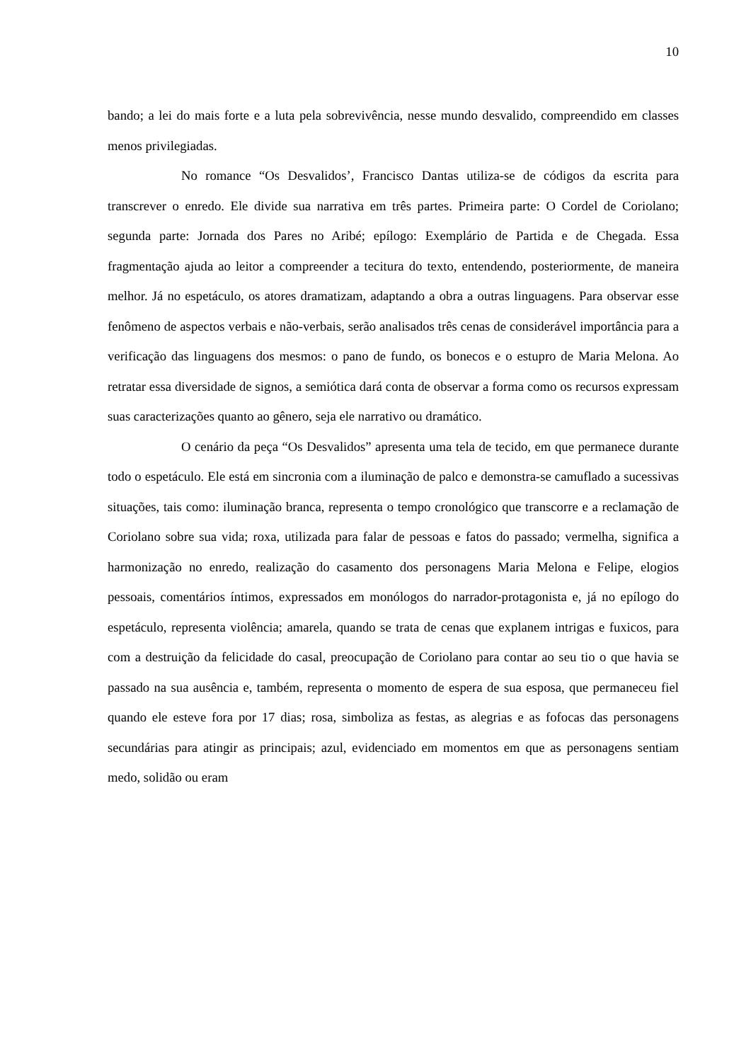10
bando; a lei do mais forte e a luta pela sobrevivência, nesse mundo desvalido, compreendido em classes menos privilegiadas.
No romance “Os Desvalidos’, Francisco Dantas utiliza-se de códigos da escrita para transcrever o enredo. Ele divide sua narrativa em três partes. Primeira parte: O Cordel de Coriolano; segunda parte: Jornada dos Pares no Aribé; epílogo: Exemplário de Partida e de Chegada. Essa fragmentação ajuda ao leitor a compreender a tecitura do texto, entendendo, posteriormente, de maneira melhor. Já no espetáculo, os atores dramatizam, adaptando a obra a outras linguagens. Para observar esse fenômeno de aspectos verbais e não-verbais, serão analisados três cenas de considerável importância para a verificação das linguagens dos mesmos: o pano de fundo, os bonecos e o estupro de Maria Melona. Ao retratar essa diversidade de signos, a semiótica dará conta de observar a forma como os recursos expressam suas caracterizações quanto ao gênero, seja ele narrativo ou dramático.
O cenário da peça “Os Desvalidos” apresenta uma tela de tecido, em que permanece durante todo o espetáculo. Ele está em sincronia com a iluminação de palco e demonstra-se camuflado a sucessivas situações, tais como: iluminação branca, representa o tempo cronológico que transcorre e a reclamação de Coriolano sobre sua vida; roxa, utilizada para falar de pessoas e fatos do passado; vermelha, significa a harmonização no enredo, realização do casamento dos personagens Maria Melona e Felipe, elogios pessoais, comentários íntimos, expressados em monólogos do narrador-protagonista e, já no epílogo do espetáculo, representa violência; amarela, quando se trata de cenas que explanem intrigas e fuxicos, para com a destruição da felicidade do casal, preocupação de Coriolano para contar ao seu tio o que havia se passado na sua ausência e, também, representa o momento de espera de sua esposa, que permaneceu fiel quando ele esteve fora por 17 dias; rosa, simboliza as festas, as alegrias e as fofocas das personagens secundárias para atingir as principais; azul, evidenciado em momentos em que as personagens sentiam medo, solidão ou eram